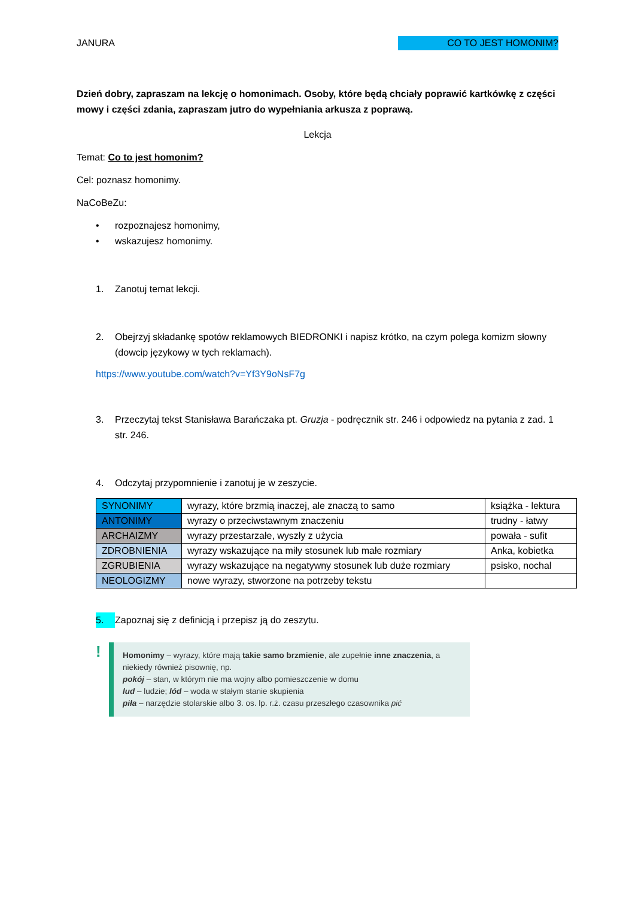JANURA CO TO JEST HOMONIM?
Dzień dobry, zapraszam na lekcję o homonimach. Osoby, które będą chciały poprawić kartkówkę z części mowy i części zdania, zapraszam jutro do wypełniania arkusza z poprawą.
Lekcja
Temat: Co to jest homonim?
Cel: poznasz homonimy.
NaCoBeZu:
• rozpoznajesz homonimy,
• wskazujesz homonimy.
1. Zanotuj temat lekcji.
2. Obejrzyj składankę spotów reklamowych BIEDRONKI i napisz krótko, na czym polega komizm słowny (dowcip językowy w tych reklamach).
https://www.youtube.com/watch?v=Yf3Y9oNsF7g
3. Przeczytaj tekst Stanisława Barańczaka pt. Gruzja - podręcznik str. 246 i odpowiedz na pytania z zad. 1 str. 246.
4. Odczytaj przypomnienie i zanotuj je w zeszycie.
| SYNONIMY | wyrazy, które brzmią inaczej, ale znaczą to samo | książka - lektura |
| ANTONIMY | wyrazy o przeciwstawnym znaczeniu | trudny - łatwy |
| ARCHAIZMY | wyrazy przestarzałe, wyszły z użycia | powała - sufit |
| ZDROBNIENIA | wyrazy wskazujące na miły stosunek lub małe rozmiary | Anka, kobietka |
| ZGRUBIENIA | wyrazy wskazujące na negatywny stosunek lub duże rozmiary | psisko, nochal |
| NEOLOGIZMY | nowe wyrazy, stworzone na potrzeby tekstu | |
5. Zapoznaj się z definicją i przepisz ją do zeszytu.
!
Homonimy – wyrazy, które mają takie samo brzmienie, ale zupełnie inne znaczenia, a niekiedy również pisownię, np.
pokój – stan, w którym nie ma wojny albo pomieszczenie w domu
lud – ludzie; lód – woda w stałym stanie skupienia
piła – narzędzie stolarskie albo 3. os. lp. r.ż. czasu przeszłego czasownika pić